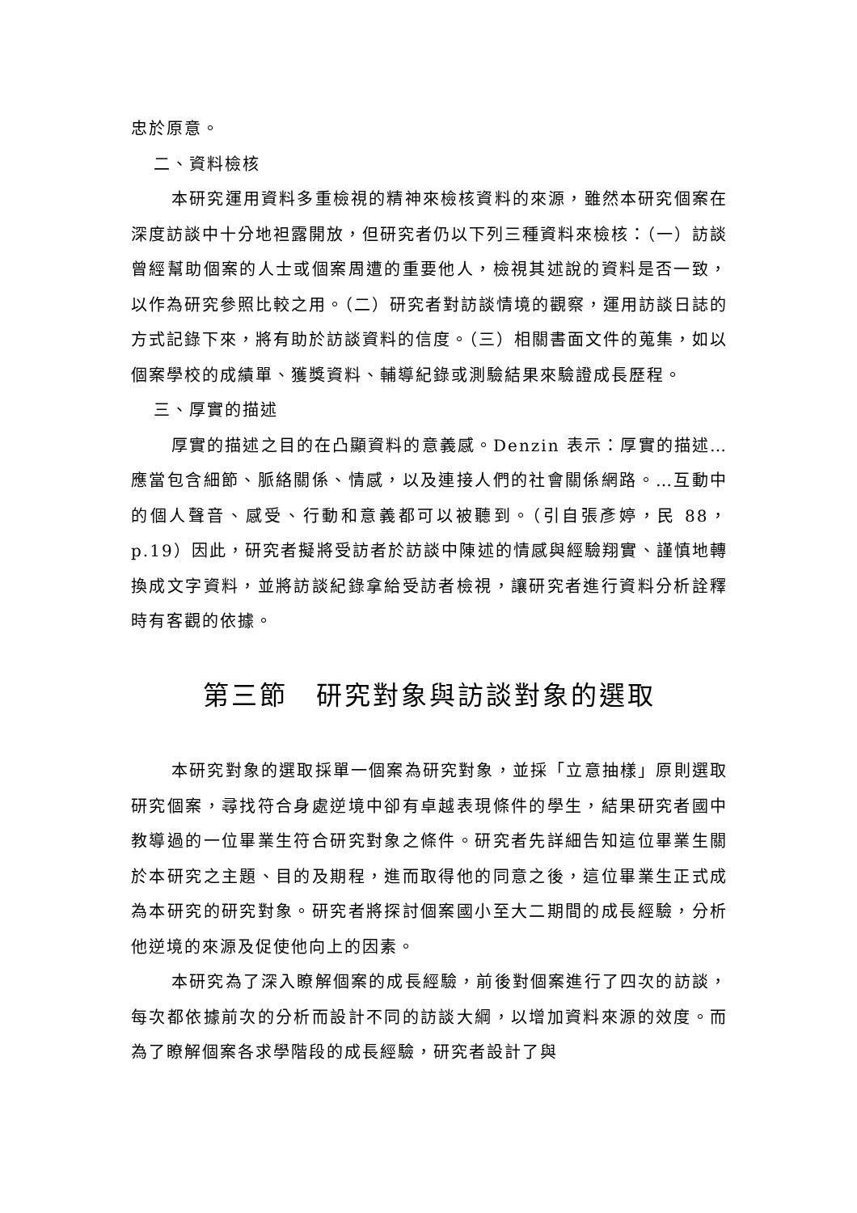忠於原意。
二、資料檢核
本研究運用資料多重檢視的精神來檢核資料的來源，雖然本研究個案在深度訪談中十分地袒露開放，但研究者仍以下列三種資料來檢核：（一）訪談曾經幫助個案的人士或個案周遭的重要他人，檢視其述說的資料是否一致，以作為研究參照比較之用。（二）研究者對訪談情境的觀察，運用訪談日誌的方式記錄下來，將有助於訪談資料的信度。（三）相關書面文件的蒐集，如以個案學校的成績單、獲獎資料、輔導紀錄或測驗結果來驗證成長歷程。
三、厚實的描述
厚實的描述之目的在凸顯資料的意義感。Denzin 表示：厚實的描述…應當包含細節、脈絡關係、情感，以及連接人們的社會關係網路。…互動中的個人聲音、感受、行動和意義都可以被聽到。（引自張彥婷，民 88，p.19）因此，研究者擬將受訪者於訪談中陳述的情感與經驗翔實、謹慎地轉換成文字資料，並將訪談紀錄拿給受訪者檢視，讓研究者進行資料分析詮釋時有客觀的依據。
第三節　研究對象與訪談對象的選取
本研究對象的選取採單一個案為研究對象，並採「立意抽樣」原則選取研究個案，尋找符合身處逆境中卻有卓越表現條件的學生，結果研究者國中教導過的一位畢業生符合研究對象之條件。研究者先詳細告知這位畢業生關於本研究之主題、目的及期程，進而取得他的同意之後，這位畢業生正式成為本研究的研究對象。研究者將探討個案國小至大二期間的成長經驗，分析他逆境的來源及促使他向上的因素。
本研究為了深入瞭解個案的成長經驗，前後對個案進行了四次的訪談，每次都依據前次的分析而設計不同的訪談大綱，以增加資料來源的效度。而為了瞭解個案各求學階段的成長經驗，研究者設計了與